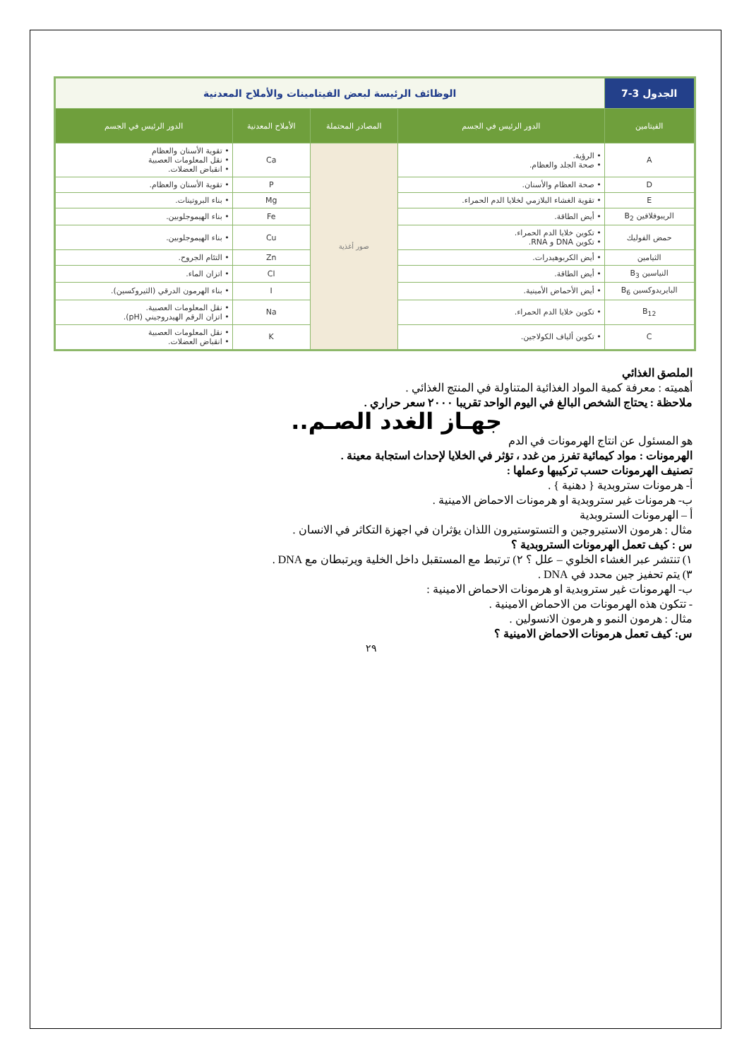| الجدول 3-7 | الوظائف الرئيسة لبعض الفيتامينات والأملاح المعدنية | | | |
| الفيتامين | الدور الرئيس في الجسم | المصادر المحتملة | الأملاح المعدنية | الدور الرئيس في الجسم |
| A | • الرؤية. • صحة الجلد والعظام. | صور أغذية | Ca | • تقوية الأسنان والعظام • نقل المعلومات العصبية • انقباض العضلات. |
| D | • صحة العظام والأسنان. | | P | • تقوية الأسنان والعظام. |
| E | • تقوية الغشاء البلازمي لخلايا الدم الحمراء. | | Mg | • بناء البروتينات. |
| الريبوفلافين B<sub>2</sub> | • أيض الطاقة. | | Fe | • بناء الهيموجلوبين. |
| حمض الفوليك | • تكوين خلايا الدم الحمراء. • تكوين DNA و RNA. | | Cu | • بناء الهيموجلوبين. |
| الثيامين | • أيض الكربوهيدرات. | | Zn | • التئام الجروح. |
| النياسين B<sub>3</sub> | • أيض الطاقة. | | Cl | • اتزان الماء. |
| البايريدوكسين B<sub>6</sub> | • أيض الأحماض الأمينية. | | I | • بناء الهرمون الدرقي (الثيروكسين). |
| B<sub>12</sub> | • تكوين خلايا الدم الحمراء. | | Na | • نقل المعلومات العصبية. • اتزان الرقم الهيدروجيني (pH). |
| C | • تكوين ألياف الكولاجين. | | K | • نقل المعلومات العصبية • انقباض العضلات. |
الملصق الغذائي
أهميته : معرفة كمية المواد الغذائية المتناولة في المنتج الغذائي .
ملاحظة : يحتاج الشخص البالغ في اليوم الواحد تقريبا ٢٠٠٠ سعر حراري .
جهـاز الغدد الصـم..
هو المسئول عن انتاج الهرمونات في الدم
الهرمونات : مواد كيمائية تفرز من غدد ، تؤثر في الخلايا لإحداث استجابة معينة .
تصنيف الهرمونات حسب تركيبها وعملها :
أ- هرمونات ستروبدية { دهنية } .
ب- هرمونات غير ستروبدية او هرمونات الاحماض الامينية .
أ – الهرمونات الستروبدية
مثال : هرمون الاستيروجين و التستوستيرون اللذان يؤثران في اجهزة التكاثر في الانسان .
س : كيف تعمل الهرمونات الستروبدية ؟
١) تنتشر عبر الغشاء الخلوي – علل ؟ ٢) ترتبط مع المستقبل داخل الخلية ويرتبطان مع DNA .
٣) يتم تحفيز جين محدد في DNA .
ب- الهرمونات غير ستروبدية او هرمونات الاحماض الامينية :
- تتكون هذه الهرمونات من الاحماض الامينية .
مثال : هرمون النمو و هرمون الانسولين .
س: كيف تعمل هرمونات الاحماض الامينية ؟
٢٩